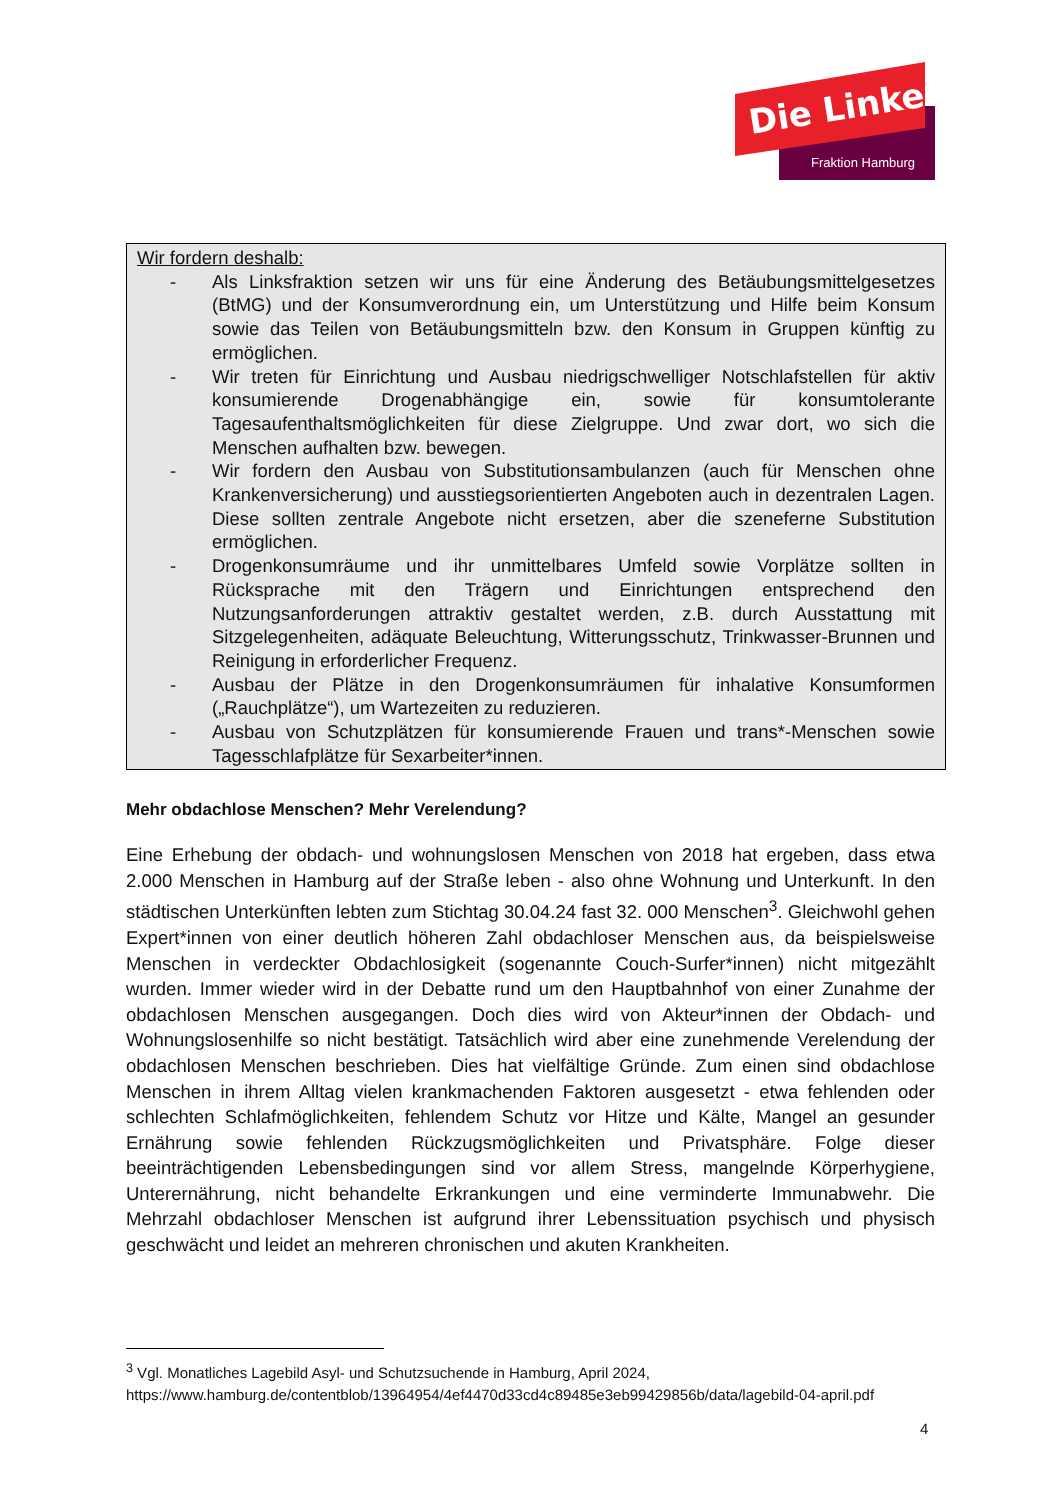Die Linke
Fraktion Hamburg
Wir fordern deshalb:
- Als Linksfraktion setzen wir uns für eine Änderung des Betäubungsmittelgesetzes (BtMG) und der Konsumverordnung ein, um Unterstützung und Hilfe beim Konsum sowie das Teilen von Betäubungsmitteln bzw. den Konsum in Gruppen künftig zu ermöglichen.
- Wir treten für Einrichtung und Ausbau niedrigschwelliger Notschlafstellen für aktiv konsumierende Drogenabhängige ein, sowie für konsumtolerante Tagesaufenthaltsmöglichkeiten für diese Zielgruppe. Und zwar dort, wo sich die Menschen aufhalten bzw. bewegen.
- Wir fordern den Ausbau von Substitutionsambulanzen (auch für Menschen ohne Krankenversicherung) und ausstiegsorientierten Angeboten auch in dezentralen Lagen. Diese sollten zentrale Angebote nicht ersetzen, aber die szeneferne Substitution ermöglichen.
- Drogenkonsumräume und ihr unmittelbares Umfeld sowie Vorplätze sollten in Rücksprache mit den Trägern und Einrichtungen entsprechend den Nutzungsanforderungen attraktiv gestaltet werden, z.B. durch Ausstattung mit Sitzgelegenheiten, adäquate Beleuchtung, Witterungsschutz, Trinkwasser-Brunnen und Reinigung in erforderlicher Frequenz.
- Ausbau der Plätze in den Drogenkonsumräumen für inhalative Konsumformen („Rauchplätze“), um Wartezeiten zu reduzieren.
- Ausbau von Schutzplätzen für konsumierende Frauen und trans*-Menschen sowie Tagesschlafplätze für Sexarbeiter*innen.
Mehr obdachlose Menschen? Mehr Verelendung?
Eine Erhebung der obdach- und wohnungslosen Menschen von 2018 hat ergeben, dass etwa 2.000 Menschen in Hamburg auf der Straße leben - also ohne Wohnung und Unterkunft. In den städtischen Unterkünften lebten zum Stichtag 30.04.24 fast 32. 000 Menschen<sup>3</sup>. Gleichwohl gehen Expert*innen von einer deutlich höheren Zahl obdachloser Menschen aus, da beispielsweise Menschen in verdeckter Obdachlosigkeit (sogenannte Couch-Surfer*innen) nicht mitgezählt wurden. Immer wieder wird in der Debatte rund um den Hauptbahnhof von einer Zunahme der obdachlosen Menschen ausgegangen. Doch dies wird von Akteur*innen der Obdach- und Wohnungslosenhilfe so nicht bestätigt. Tatsächlich wird aber eine zunehmende Verelendung der obdachlosen Menschen beschrieben. Dies hat vielfältige Gründe. Zum einen sind obdachlose Menschen in ihrem Alltag vielen krankmachenden Faktoren ausgesetzt - etwa fehlenden oder schlechten Schlafmöglichkeiten, fehlendem Schutz vor Hitze und Kälte, Mangel an gesunder Ernährung sowie fehlenden Rückzugsmöglichkeiten und Privatsphäre. Folge dieser beeinträchtigenden Lebensbedingungen sind vor allem Stress, mangelnde Körperhygiene, Unterernährung, nicht behandelte Erkrankungen und eine verminderte Immunabwehr. Die Mehrzahl obdachloser Menschen ist aufgrund ihrer Lebenssituation psychisch und physisch geschwächt und leidet an mehreren chronischen und akuten Krankheiten.
<sup>3</sup> Vgl. Monatliches Lagebild Asyl- und Schutzsuchende in Hamburg, April 2024, https://www.hamburg.de/contentblob/13964954/4ef4470d33cd4c89485e3eb99429856b/data/lagebild-04-april.pdf
4